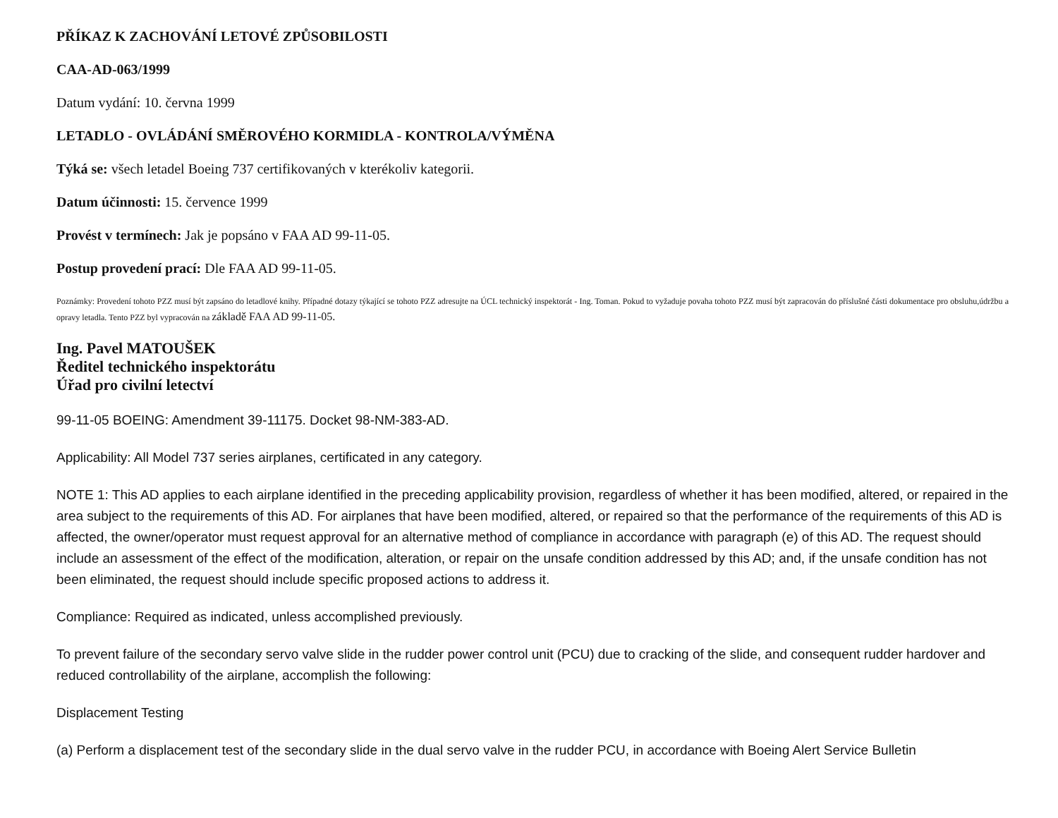PŘÍKAZ K ZACHOVÁNÍ LETOVÉ ZPŮSOBILOSTI
CAA-AD-063/1999
Datum vydání: 10. června 1999
LETADLO - OVLÁDÁNÍ SMĚROVÉHO KORMIDLA - KONTROLA/VÝMĚNA
Týká se: všech letadel Boeing 737 certifikovaných v kterékoliv kategorii.
Datum účinnosti: 15. července 1999
Provést v termínech: Jak je popsáno v FAA AD 99-11-05.
Postup provedení prací: Dle FAA AD 99-11-05.
Poznámky: Provedení tohoto PZZ musí být zapsáno do letadlové knihy. Případné dotazy týkající se tohoto PZZ adresujte na ÚCL technický inspektorát - Ing. Toman. Pokud to vyžaduje povaha tohoto PZZ musí být zapracován do příslušné části dokumentace pro obsluhu,údržbu a opravy letadla. Tento PZZ byl vypracován na základě FAA AD 99-11-05.
Ing. Pavel MATOUŠEK
Ředitel technického inspektorátu
Úřad pro civilní letectví
99-11-05 BOEING: Amendment 39-11175. Docket 98-NM-383-AD.
Applicability: All Model 737 series airplanes, certificated in any category.
NOTE 1: This AD applies to each airplane identified in the preceding applicability provision, regardless of whether it has been modified, altered, or repaired in the area subject to the requirements of this AD. For airplanes that have been modified, altered, or repaired so that the performance of the requirements of this AD is affected, the owner/operator must request approval for an alternative method of compliance in accordance with paragraph (e) of this AD. The request should include an assessment of the effect of the modification, alteration, or repair on the unsafe condition addressed by this AD; and, if the unsafe condition has not been eliminated, the request should include specific proposed actions to address it.
Compliance: Required as indicated, unless accomplished previously.
To prevent failure of the secondary servo valve slide in the rudder power control unit (PCU) due to cracking of the slide, and consequent rudder hardover and reduced controllability of the airplane, accomplish the following:
Displacement Testing
(a) Perform a displacement test of the secondary slide in the dual servo valve in the rudder PCU, in accordance with Boeing Alert Service Bulletin